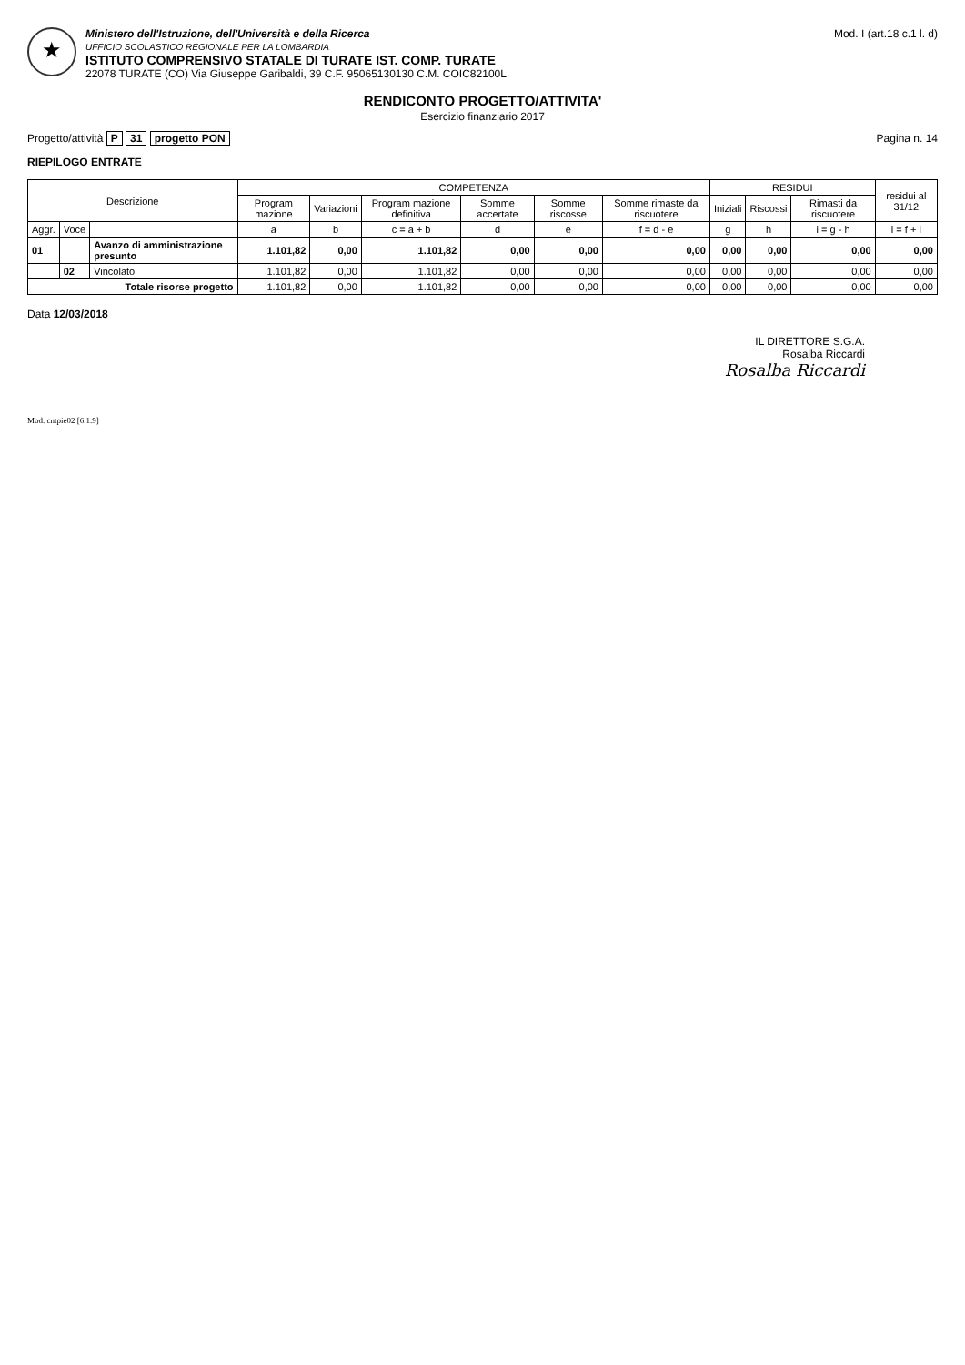★
Ministero dell'Istruzione, dell'Università e della Ricerca
UFFICIO SCOLASTICO REGIONALE PER LA LOMBARDIA
ISTITUTO COMPRENSIVO STATALE DI TURATE IST. COMP. TURATE
22078 TURATE (CO) Via Giuseppe Garibaldi, 39 C.F. 95065130130 C.M. COIC82100L
Mod. I (art.18 c.1 l. d)
RENDICONTO PROGETTO/ATTIVITA'
Esercizio finanziario 2017
Progetto/attività P 31 progetto PON
Pagina n. 14
RIEPILOGO ENTRATE
| Descrizione | | | COMPETENZA | | | | | | RESIDUI | | | residui al 31/12 |
| --- | --- | --- | --- | --- | --- | --- | --- | --- | --- | --- | --- | --- |
| | | | Program mazione | Variazioni | Program mazione definitiva | Somme accertate | Somme riscosse | Somme rimaste da riscuotere | Iniziali | Riscossi | Rimasti da riscuotere | |
| Aggr. | Voce | | a | b | c = a + b | d | e | f = d - e | g | h | i = g - h | l = f + i |
| 01 | | Avanzo di amministrazione presunto | 1.101,82 | 0,00 | 1.101,82 | 0,00 | 0,00 | 0,00 | 0,00 | 0,00 | 0,00 | 0,00 |
| | 02 | Vincolato | 1.101,82 | 0,00 | 1.101,82 | 0,00 | 0,00 | 0,00 | 0,00 | 0,00 | 0,00 | 0,00 |
| Totale risorse progetto | | | 1.101,82 | 0,00 | 1.101,82 | 0,00 | 0,00 | 0,00 | 0,00 | 0,00 | 0,00 | 0,00 |
Data 12/03/2018
IL DIRETTORE S.G.A.
Rosalba Riccardi
Rosalba Riccardi
Mod. cntpie02 [6.1.9]